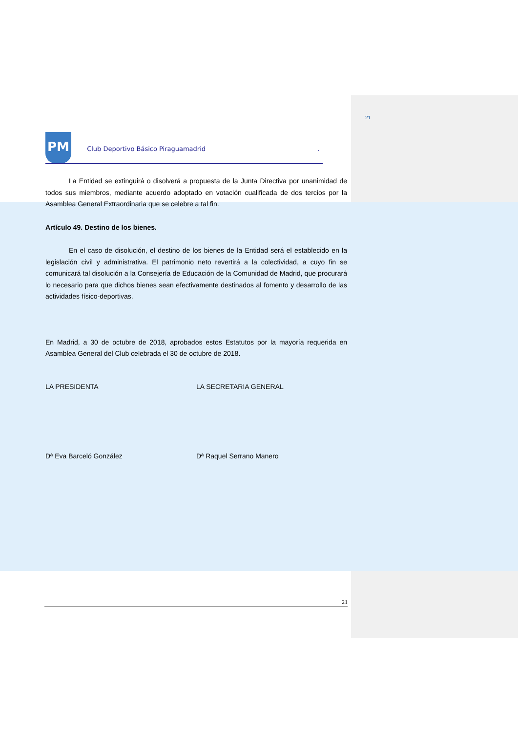21
PM Club Deportivo Básico Piraguamadrid .
La Entidad se extinguirá o disolverá a propuesta de la Junta Directiva por unanimidad de todos sus miembros, mediante acuerdo adoptado en votación cualificada de dos tercios por la Asamblea General Extraordinaria que se celebre a tal fin.
Artículo 49. Destino de los bienes.
En el caso de disolución, el destino de los bienes de la Entidad será el establecido en la legislación civil y administrativa. El patrimonio neto revertirá a la colectividad, a cuyo fin se comunicará tal disolución a la Consejería de Educación de la Comunidad de Madrid, que procurará lo necesario para que dichos bienes sean efectivamente destinados al fomento y desarrollo de las actividades físico-deportivas.
En Madrid, a 30 de octubre de 2018, aprobados estos Estatutos por la mayoría requerida en Asamblea General del Club celebrada el 30 de octubre de 2018.
LA PRESIDENTA LA SECRETARIA GENERAL
Dª Eva Barceló González Dª Raquel Serrano Manero
21